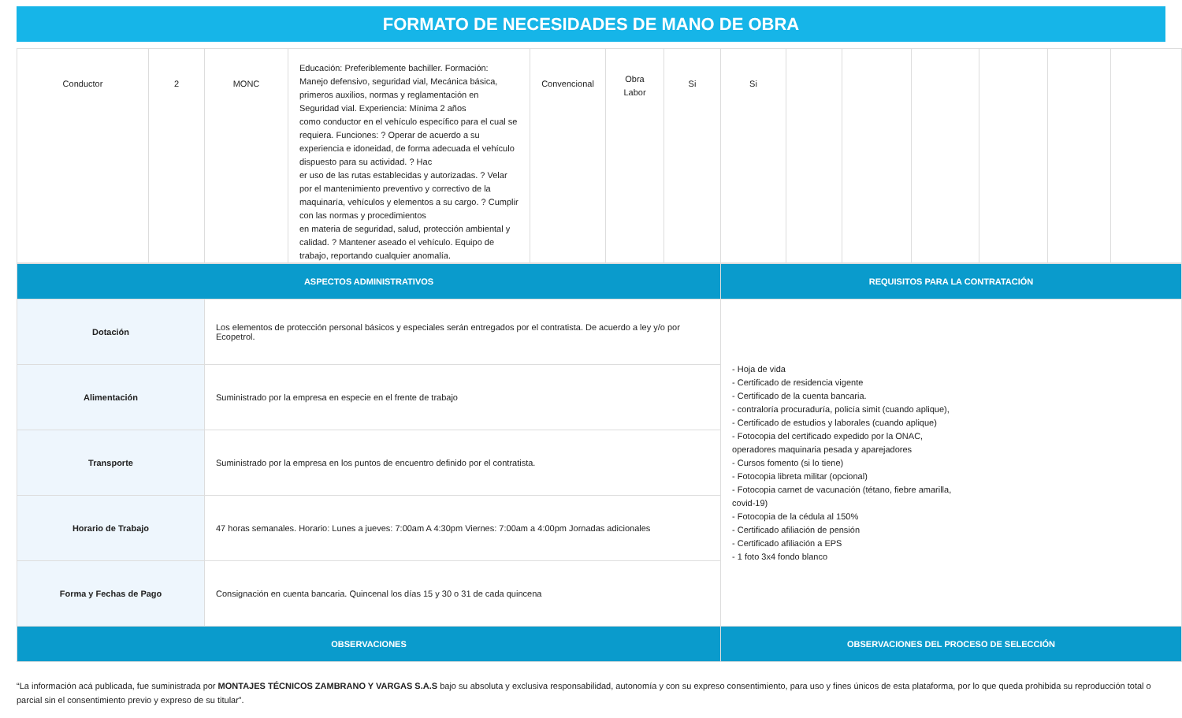FORMATO DE NECESIDADES DE MANO DE OBRA
| Conductor | 2 | MONC | Educación: Preferiblemente bachiller. Formación: Manejo defensivo, seguridad vial, Mecánica básica, primeros auxilios, normas y reglamentación en Seguridad vial. Experiencia: Mínima 2 años como conductor en el vehículo específico para el cual se requiera. Funciones: ? Operar de acuerdo a su experiencia e idoneidad, de forma adecuada el vehículo dispuesto para su actividad. ? Hac er uso de las rutas establecidas y autorizadas. ? Velar por el mantenimiento preventivo y correctivo de la maquinaría, vehículos y elementos a su cargo. ? Cumplir con las normas y procedimientos en materia de seguridad, salud, protección ambiental y calidad. ? Mantener aseado el vehículo. Equipo de trabajo, reportando cualquier anomalía. | Convencional | Obra Labor | Si | Si | | | | | | |
| ASPECTOS ADMINISTRATIVOS | | REQUISITOS PARA LA CONTRATACIÓN |
| --- | --- | --- |
| Dotación | Los elementos de protección personal básicos y especiales serán entregados por el contratista. De acuerdo a ley y/o por Ecopetrol. | - Hoja de vida - Certificado de residencia vigente - Certificado de la cuenta bancaria. - contraloría procuraduría, policía simit (cuando aplique), - Certificado de estudios y laborales (cuando aplique) - Fotocopia del certificado expedido por la ONAC, operadores maquinaria pesada y aparejadores - Cursos fomento (si lo tiene) - Fotocopia libreta militar (opcional) - Fotocopia carnet de vacunación (tétano, fiebre amarilla, covid-19) - Fotocopia de la cédula al 150% - Certificado afiliación de pensión - Certificado afiliación a EPS - 1 foto 3x4 fondo blanco |
| Alimentación | Suministrado por la empresa en especie en el frente de trabajo | |
| Transporte | Suministrado por la empresa en los puntos de encuentro definido por el contratista. | |
| Horario de Trabajo | 47 horas semanales. Horario: Lunes a jueves: 7:00am A 4:30pm Viernes: 7:00am a 4:00pm Jornadas adicionales | |
| Forma y Fechas de Pago | Consignación en cuenta bancaria. Quincenal los días 15 y 30 o 31 de cada quincena | |
| OBSERVACIONES | | OBSERVACIONES DEL PROCESO DE SELECCIÓN |
“La información acá publicada, fue suministrada por MONTAJES TÉCNICOS ZAMBRANO Y VARGAS S.A.S bajo su absoluta y exclusiva responsabilidad, autonomía y con su expreso consentimiento, para uso y fines únicos de esta plataforma, por lo que queda prohibida su reproducción total o parcial sin el consentimiento previo y expreso de su titular”.